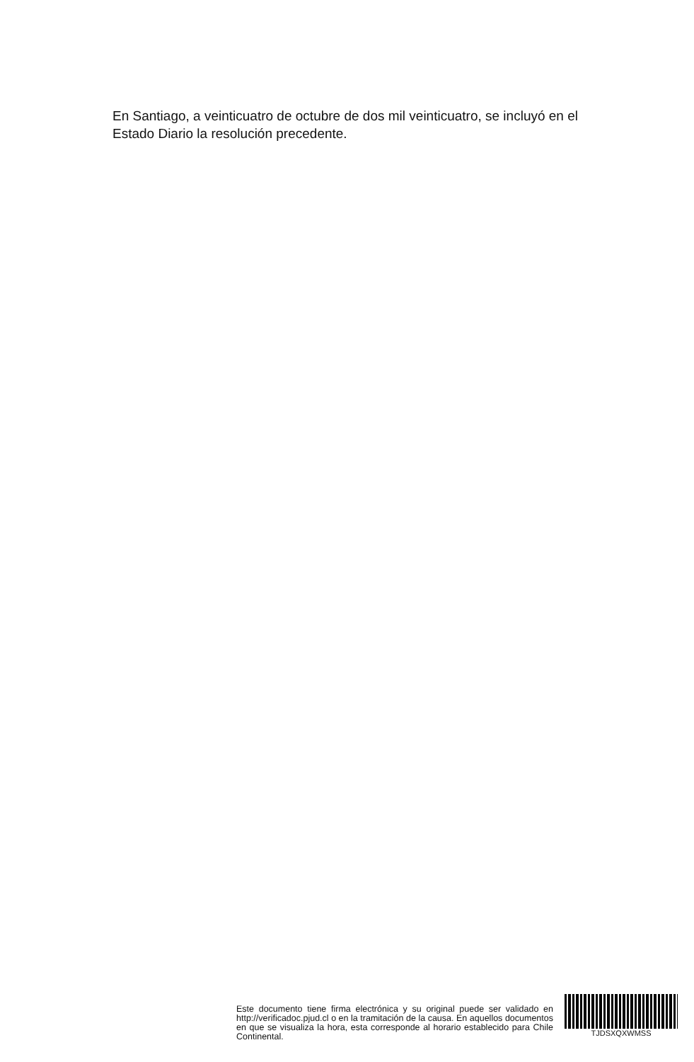En Santiago, a veinticuatro de octubre de dos mil veinticuatro, se incluyó en el Estado Diario la resolución precedente.
Este documento tiene firma electrónica y su original puede ser validado en http://verificadoc.pjud.cl o en la tramitación de la causa. En aquellos documentos en que se visualiza la hora, esta corresponde al horario establecido para Chile Continental.
TJDSXQXWMSS